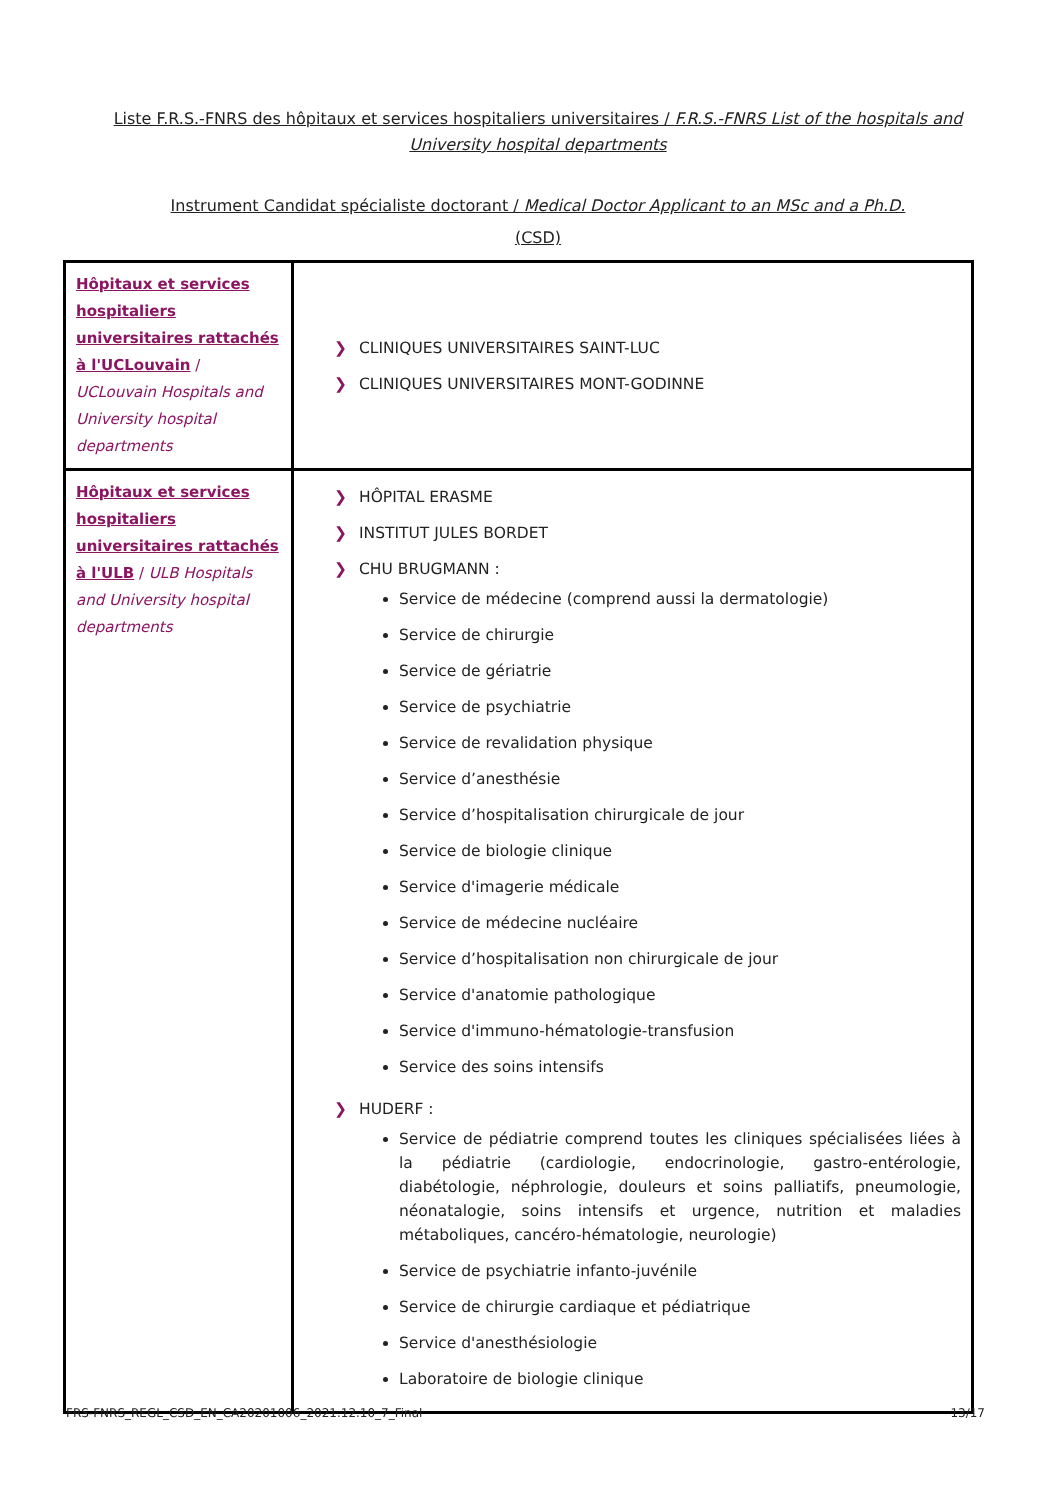Liste F.R.S.-FNRS des hôpitaux et services hospitaliers universitaires / F.R.S.-FNRS List of the hospitals and University hospital departments
Instrument Candidat spécialiste doctorant / Medical Doctor Applicant to an MSc and a Ph.D.
(CSD)
| Hôpitaux et services hospitaliers universitaires rattachés à l'UCLouvain / UCLouvain Hospitals and University hospital departments | ❯ CLINIQUES UNIVERSITAIRES SAINT-LUC ❯ CLINIQUES UNIVERSITAIRES MONT-GODINNE |
| Hôpitaux et services hospitaliers universitaires rattachés à l'ULB / ULB Hospitals and University hospital departments | ❯ HÔPITAL ERASME ❯ INSTITUT JULES BORDET ❯ CHU BRUGMANN : Service de médecine (comprend aussi la dermatologie) Service de chirurgie Service de gériatrie Service de psychiatrie Service de revalidation physique Service d’anesthésie Service d’hospitalisation chirurgicale de jour Service de biologie clinique Service d'imagerie médicale Service de médecine nucléaire Service d’hospitalisation non chirurgicale de jour Service d'anatomie pathologique Service d'immuno-hématologie-transfusion Service des soins intensifs ❯ HUDERF : Service de pédiatrie comprend toutes les cliniques spécialisées liées à la pédiatrie (cardiologie, endocrinologie, gastro-entérologie, diabétologie, néphrologie, douleurs et soins palliatifs, pneumologie, néonatalogie, soins intensifs et urgence, nutrition et maladies métaboliques, cancéro-hématologie, neurologie) Service de psychiatrie infanto-juvénile Service de chirurgie cardiaque et pédiatrique Service d'anesthésiologie Laboratoire de biologie clinique |
FRS-FNRS_REGL_CSD_EN_CA20201006_2021.12.10_7_Final
13/17